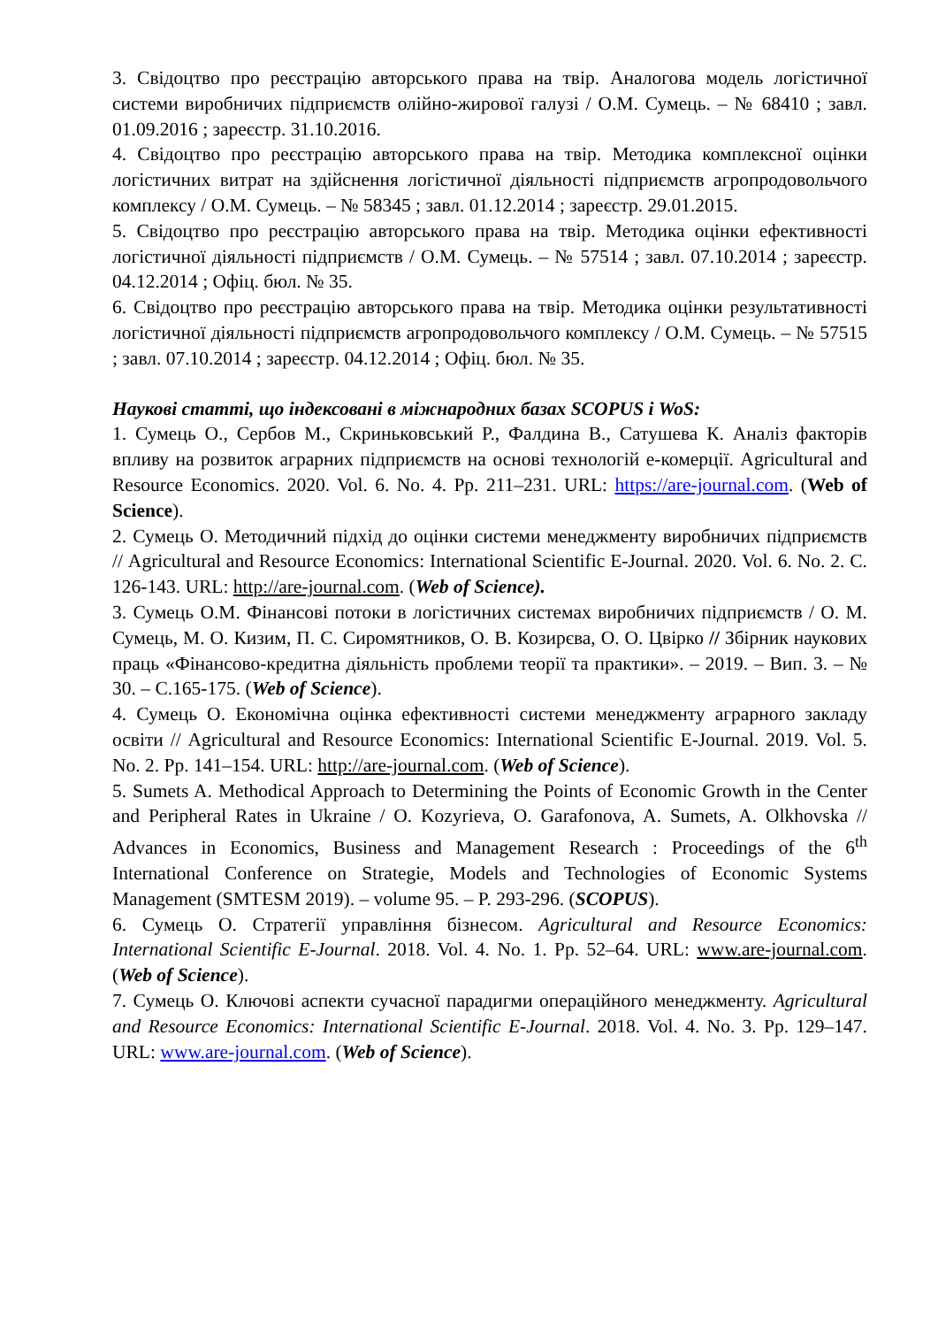3. Свідоцтво про реєстрацію авторського права на твір. Аналогова модель логістичної системи виробничих підприємств олійно-жирової галузі / О.М. Сумець. – № 68410 ; завл. 01.09.2016 ; зареєстр. 31.10.2016.
4. Свідоцтво про реєстрацію авторського права на твір. Методика комплексної оцінки логістичних витрат на здійснення логістичної діяльності підприємств агропродовольчого комплексу / О.М. Сумець. – № 58345 ; завл. 01.12.2014 ; зареєстр. 29.01.2015.
5. Свідоцтво про реєстрацію авторського права на твір. Методика оцінки ефективності логістичної діяльності підприємств / О.М. Сумець. – № 57514 ; завл. 07.10.2014 ; зареєстр. 04.12.2014 ; Офіц. бюл. № 35.
6. Свідоцтво про реєстрацію авторського права на твір. Методика оцінки результативності логістичної діяльності підприємств агропродовольчого комплексу / О.М. Сумець. – № 57515 ; завл. 07.10.2014 ; зареєстр. 04.12.2014 ; Офіц. бюл. № 35.
Наукові статті, що індексовані в міжнародних базах SCOPUS і WoS:
1. Сумець О., Сербов М., Скриньковський Р., Фалдина В., Сатушева К. Аналіз факторів впливу на розвиток аграрних підприємств на основі технологій е-комерції. Agricultural and Resource Economics. 2020. Vol. 6. No. 4. Pp. 211–231. URL: https://are-journal.com. (Web of Science).
2. Сумець О. Методичний підхід до оцінки системи менеджменту виробничих підприємств // Agricultural and Resource Economics: International Scientific E-Journal. 2020. Vol. 6. No. 2. С. 126-143. URL: http://are-journal.com. (Web of Science).
3. Сумець О.М. Фінансові потоки в логістичних системах виробничих підприємств / О. М. Сумець, М. О. Кизим, П. С. Сиромятников, О. В. Козирєва, О. О. Цвірко // Збірник наукових праць «Фінансово-кредитна діяльність проблеми теорії та практики». – 2019. – Вип. 3. – № 30. – С.165-175. (Web of Science).
4. Сумець О. Економічна оцінка ефективності системи менеджменту аграрного закладу освіти // Agricultural and Resource Economics: International Scientific E-Journal. 2019. Vol. 5. No. 2. Pp. 141‒154. URL: http://are-journal.com. (Web of Science).
5. Sumets A. Methodical Approach to Determining the Points of Economic Growth in the Center and Peripheral Rates in Ukraine / O. Kozyrieva, O. Garafonova, A. Sumets, A. Olkhovska // Advances in Economics, Business and Management Research : Proceedings of the 6<sup>th</sup> International Conference on Strategie, Models and Technologies of Economic Systems Management (SMTESM 2019). – volume 95. – P. 293-296. (SCOPUS).
6. Сумець О. Стратегії управління бізнесом. Agricultural and Resource Economics: International Scientific E-Journal. 2018. Vol. 4. No. 1. Pp. 52–64. URL: www.are-journal.com. (Web of Science).
7. Сумець О. Ключові аспекти сучасної парадигми операційного менеджменту. Agricultural and Resource Economics: International Scientific E-Journal. 2018. Vol. 4. No. 3. Pp. 129–147. URL: www.are-journal.com. (Web of Science).